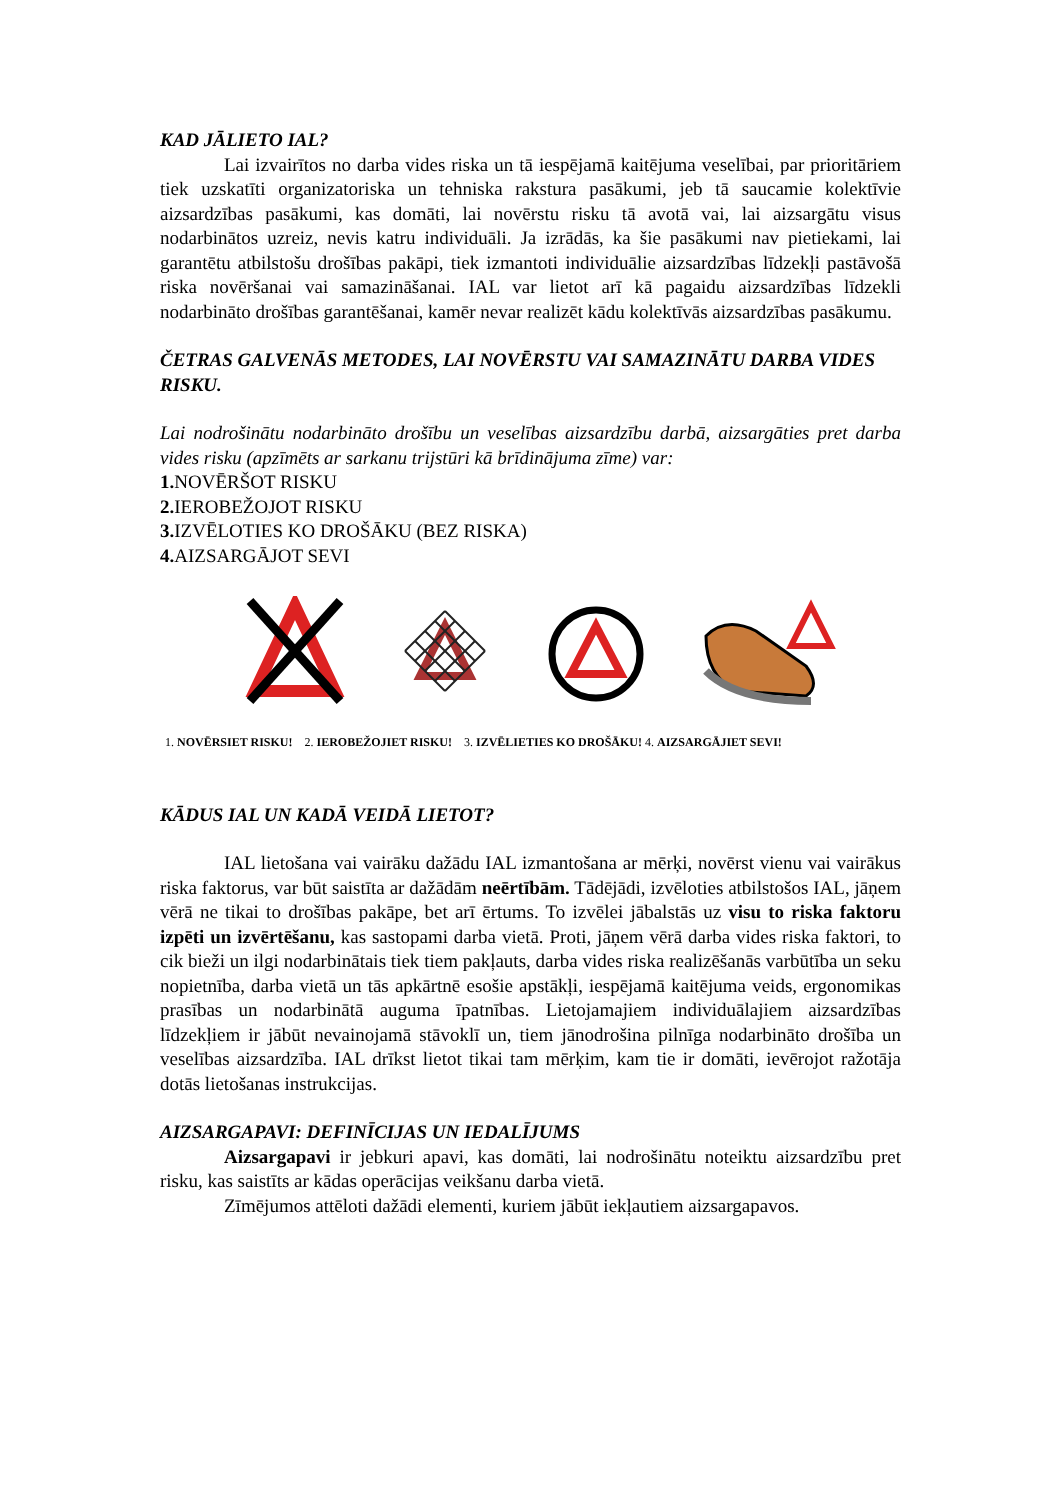KAD JĀLIETO IAL?
Lai izvairītos no darba vides riska un tā iespējamā kaitējuma veselībai, par prioritāriem tiek uzskatīti organizatoriska un tehniska rakstura pasākumi, jeb tā saucamie kolektīvie aizsardzības pasākumi, kas domāti, lai novērstu risku tā avotā vai, lai aizsargātu visus nodarbinātos uzreiz, nevis katru individuāli. Ja izrādās, ka šie pasākumi nav pietiekami, lai garantētu atbilstošu drošības pakāpi, tiek izmantoti individuālie aizsardzības līdzekļi pastāvošā riska novēršanai vai samazināšanai. IAL var lietot arī kā pagaidu aizsardzības līdzekli nodarbināto drošības garantēšanai, kamēr nevar realizēt kādu kolektīvās aizsardzības pasākumu.
ČETRAS GALVENĀS METODES, LAI NOVĒRSTU VAI SAMAZINĀTU DARBA VIDES RISKU.
Lai nodrošinātu nodarbināto drošību un veselības aizsardzību darbā, aizsargāties pret darba vides risku (apzīmēts ar sarkanu trijstūri kā brīdinājuma zīme) var:
1. NOVĒRŠOT RISKU
2. IEROBEŽOJOT RISKU
3. IZVĒLOTIES KO DROŠĀKU (BEZ RISKA)
4. AIZSARGĀJOT SEVI
1. NOVĒRSIET RISKU! 2. IEROBEŽOJIET RISKU! 3. IZVĒLIETIES KO DROŠĀKU! 4. AIZSARGĀJIET SEVI!
KĀDUS IAL UN KADĀ VEIDĀ LIETOT?
IAL lietošana vai vairāku dažādu IAL izmantošana ar mērķi, novērst vienu vai vairākus riska faktorus, var būt saistīta ar dažādām neērtībām. Tādējādi, izvēloties atbilstošos IAL, jāņem vērā ne tikai to drošības pakāpe, bet arī ērtums. To izvēlei jābalstās uz visu to riska faktoru izpēti un izvērtēšanu, kas sastopami darba vietā. Proti, jāņem vērā darba vides riska faktori, to cik bieži un ilgi nodarbinātais tiek tiem pakļauts, darba vides riska realizēšanās varbūtība un seku nopietnība, darba vietā un tās apkārtnē esošie apstākļi, iespējamā kaitējuma veids, ergonomikas prasības un nodarbinātā auguma īpatnības. Lietojamajiem individuālajiem aizsardzības līdzekļiem ir jābūt nevainojamā stāvoklī un, tiem jānodrošina pilnīga nodarbināto drošība un veselības aizsardzība. IAL drīkst lietot tikai tam mērķim, kam tie ir domāti, ievērojot ražotāja dotās lietošanas instrukcijas.
AIZSARGAPAVI: DEFINĪCIJAS UN IEDALĪJUMS
Aizsargapavi ir jebkuri apavi, kas domāti, lai nodrošinātu noteiktu aizsardzību pret risku, kas saistīts ar kādas operācijas veikšanu darba vietā.
Zīmējumos attēloti dažādi elementi, kuriem jābūt iekļautiem aizsargapavos.